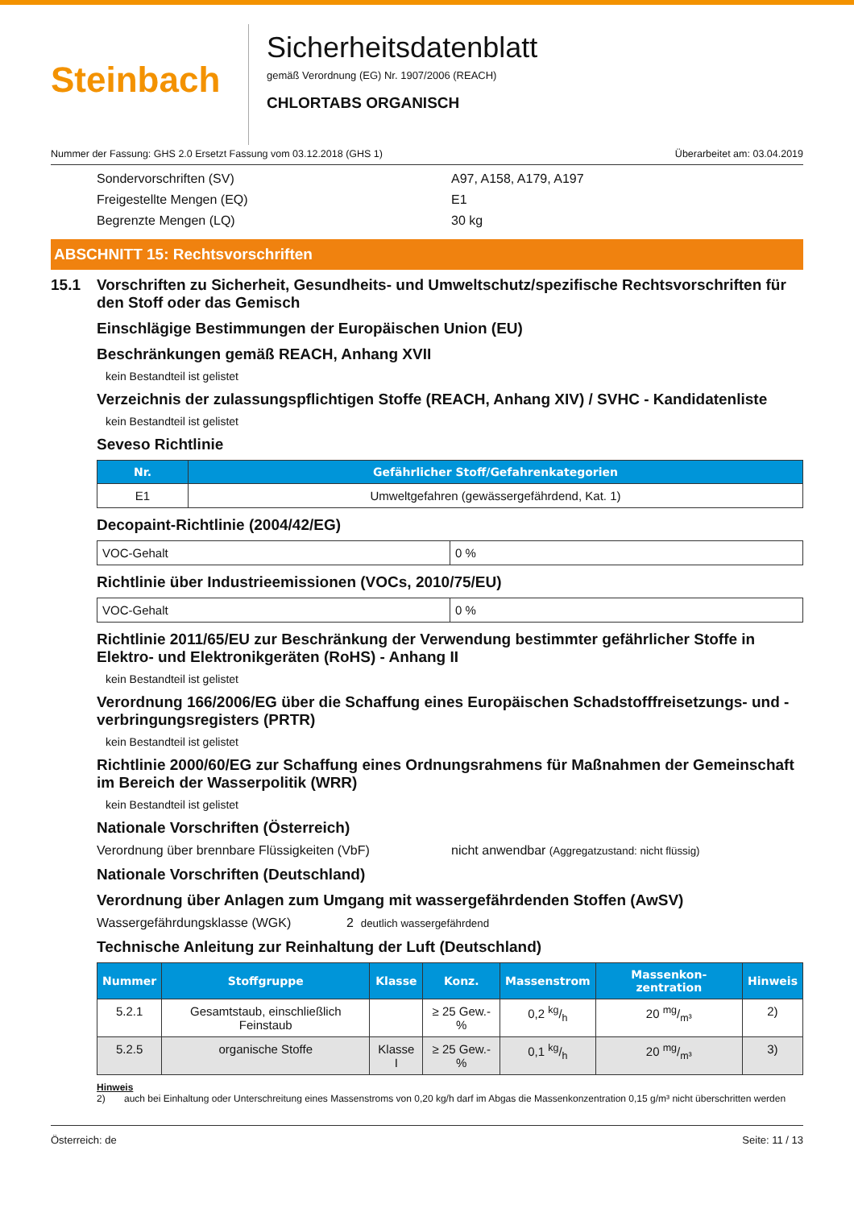Steinbach
Sicherheitsdatenblatt
gemäß Verordnung (EG) Nr. 1907/2006 (REACH)
CHLORTABS ORGANISCH
Nummer der Fassung: GHS 2.0 Ersetzt Fassung vom 03.12.2018 (GHS 1) Überarbeitet am: 03.04.2019
Sondervorschriften (SV) A97, A158, A179, A197
Freigestellte Mengen (EQ) E1
Begrenzte Mengen (LQ) 30 kg
ABSCHNITT 15: Rechtsvorschriften
15.1 Vorschriften zu Sicherheit, Gesundheits- und Umweltschutz/spezifische Rechtsvorschriften für den Stoff oder das Gemisch
Einschlägige Bestimmungen der Europäischen Union (EU)
Beschränkungen gemäß REACH, Anhang XVII
kein Bestandteil ist gelistet
Verzeichnis der zulassungspflichtigen Stoffe (REACH, Anhang XIV) / SVHC - Kandidatenliste
kein Bestandteil ist gelistet
Seveso Richtlinie
| Nr. | Gefährlicher Stoff/Gefahrenkategorien |
| --- | --- |
| E1 | Umweltgefahren (gewässergefährdend, Kat. 1) |
Decopaint-Richtlinie (2004/42/EG)
| VOC-Gehalt | 0 % |
Richtlinie über Industrieemissionen (VOCs, 2010/75/EU)
| VOC-Gehalt | 0 % |
Richtlinie 2011/65/EU zur Beschränkung der Verwendung bestimmter gefährlicher Stoffe in Elektro- und Elektronikgeräten (RoHS) - Anhang II
kein Bestandteil ist gelistet
Verordnung 166/2006/EG über die Schaffung eines Europäischen Schadstofffreisetzungs- und -verbringungsregisters (PRTR)
kein Bestandteil ist gelistet
Richtlinie 2000/60/EG zur Schaffung eines Ordnungsrahmens für Maßnahmen der Gemeinschaft im Bereich der Wasserpolitik (WRR)
kein Bestandteil ist gelistet
Nationale Vorschriften (Österreich)
Verordnung über brennbare Flüssigkeiten (VbF) nicht anwendbar (Aggregatzustand: nicht flüssig)
Nationale Vorschriften (Deutschland)
Verordnung über Anlagen zum Umgang mit wassergefährdenden Stoffen (AwSV)
Wassergefährdungsklasse (WGK) 2 deutlich wassergefährdend
Technische Anleitung zur Reinhaltung der Luft (Deutschland)
| Nummer | Stoffgruppe | Klasse | Konz. | Massenstrom | Massenkon-zentration | Hinweis |
| --- | --- | --- | --- | --- | --- | --- |
| 5.2.1 | Gesamtstaub, einschließlich Feinstaub | | ≥ 25 Gew.-% | 0,2 kg/h | 20 mg/m³ | 2) |
| 5.2.5 | organische Stoffe | Klasse I | ≥ 25 Gew.-% | 0,1 kg/h | 20 mg/m³ | 3) |
Hinweis
2) auch bei Einhaltung oder Unterschreitung eines Massenstroms von 0,20 kg/h darf im Abgas die Massenkonzentration 0,15 g/m³ nicht überschritten werden
Österreich: de Seite: 11 / 13